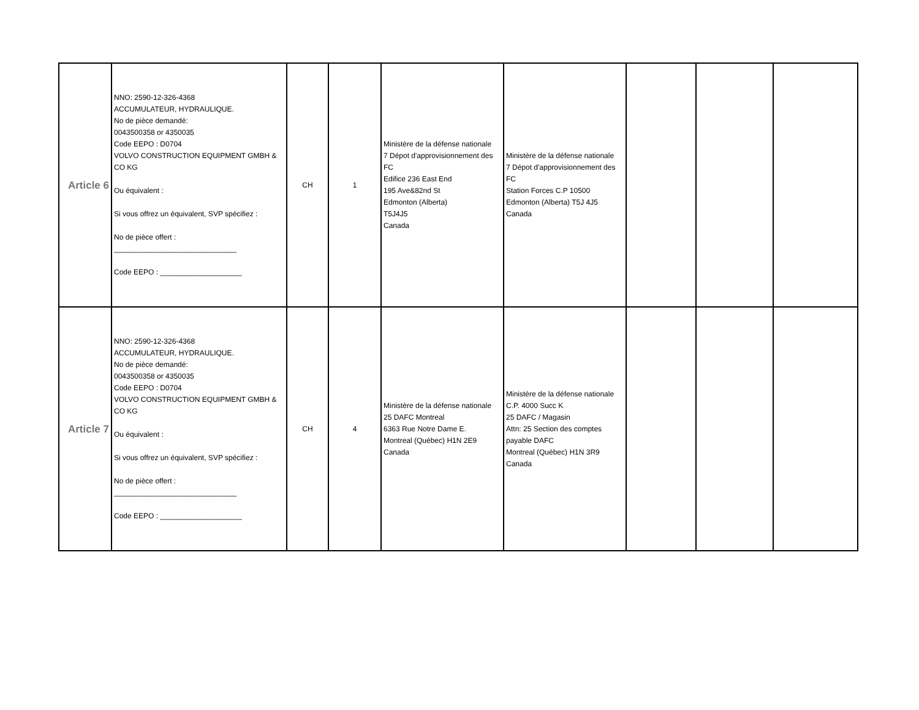| Article 6 | NNO: 2590-12-326-4368 ACCUMULATEUR, HYDRAULIQUE. No de pièce demandé: 0043500358 or 4350035 Code EEPO : D0704 VOLVO CONSTRUCTION EQUIPMENT GMBH & CO KG Ou équivalent : Si vous offrez un équivalent, SVP spécifiez : No de pièce offert : ______________________________ Code EEPO : ____________________ | CH | 1 | Ministère de la défense nationale 7 Dépot d'approvisionnement des FC Edifice 236 East End 195 Ave&82nd St Edmonton (Alberta) T5J4J5 Canada | Ministère de la défense nationale 7 Dépot d'approvisionnement des FC Station Forces C.P 10500 Edmonton (Alberta) T5J 4J5 Canada | | | |
| Article 7 | NNO: 2590-12-326-4368 ACCUMULATEUR, HYDRAULIQUE. No de pièce demandé: 0043500358 or 4350035 Code EEPO : D0704 VOLVO CONSTRUCTION EQUIPMENT GMBH & CO KG Ou équivalent : Si vous offrez un équivalent, SVP spécifiez : No de pièce offert : ______________________________ Code EEPO : ____________________ | CH | 4 | Ministère de la défense nationale 25 DAFC Montreal 6363 Rue Notre Dame E. Montreal (Québec) H1N 2E9 Canada | Ministère de la défense nationale C.P. 4000 Succ K 25 DAFC / Magasin Attn: 25 Section des comptes payable DAFC Montreal (Québec) H1N 3R9 Canada | | | |